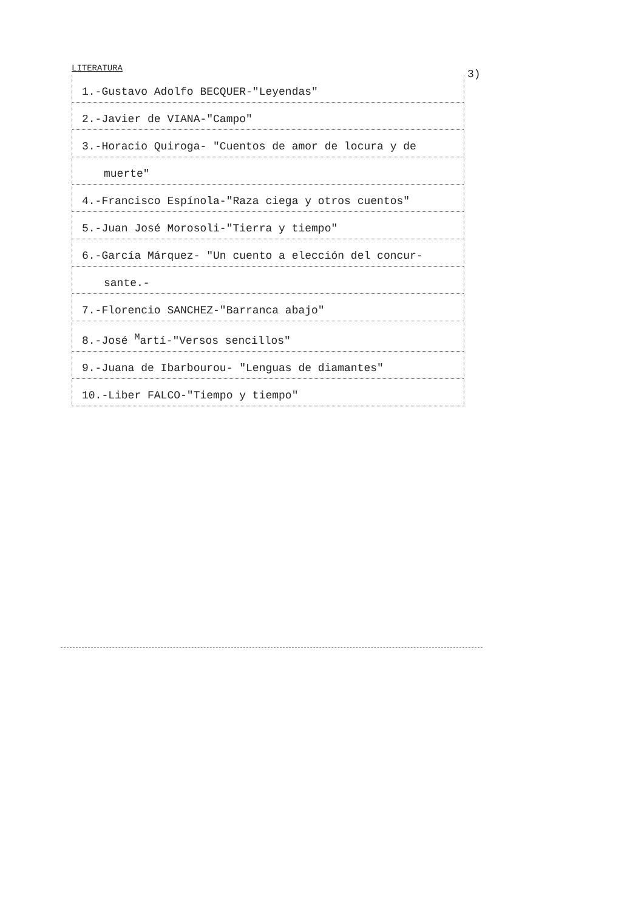LITERATURA 3)
1.-Gustavo Adolfo BECQUER-"Leyendas"
2.-Javier de VIANA-"Campo"
3.-Horacio Quiroga- "Cuentos de amor de locura y de
muerte"
4.-Francisco Espínola-"Raza ciega y otros cuentos"
5.-Juan José Morosoli-"Tierra y tiempo"
6.-García Márquez- "Un cuento a elección del concur-
sante.-
7.-Florencio SANCHEZ-"Barranca abajo"
8.-José <sup>M</sup>artí-"Versos sencillos"
9.-Juana de Ibarbourou- "Lenguas de diamantes"
10.-Liber FALCO-"Tiempo y tiempo"